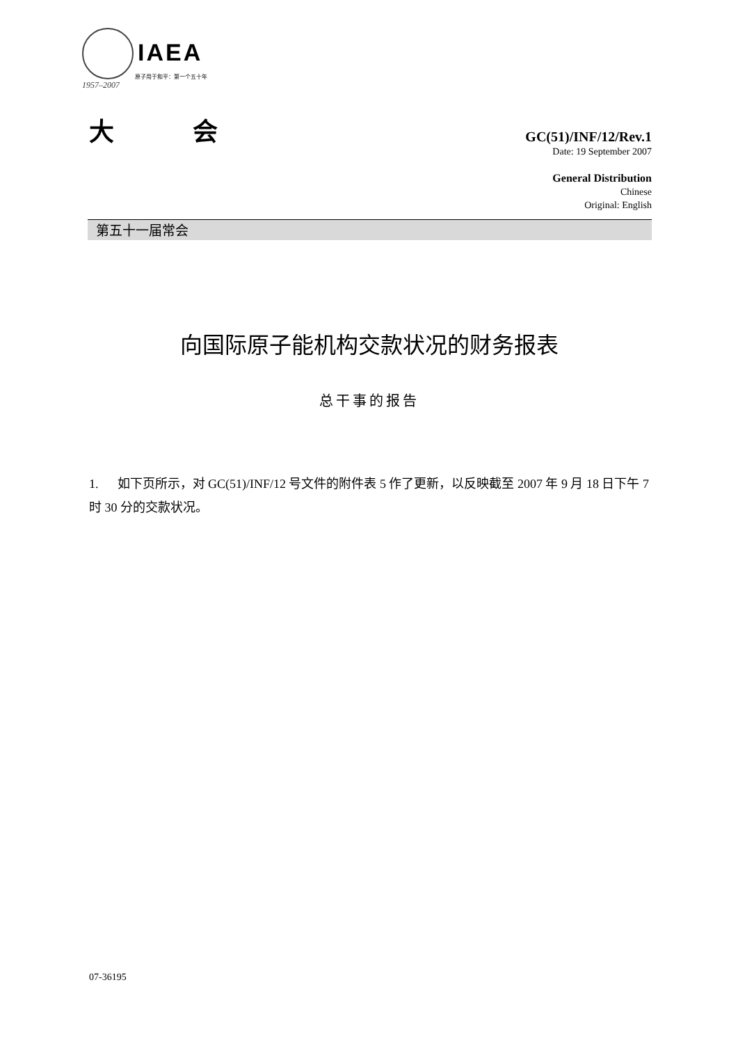IAEA
原子用于和平：第一个五十年
1957–2007
大 会
GC(51)/INF/12/Rev.1
Date: 19 September 2007
General Distribution
Chinese
Original: English
第五十一届常会
向国际原子能机构交款状况的财务报表
总干事的报告
1. 如下页所示，对 GC(51)/INF/12 号文件的附件表 5 作了更新，以反映截至 2007 年 9 月 18 日下午 7 时 30 分的交款状况。
07-36195